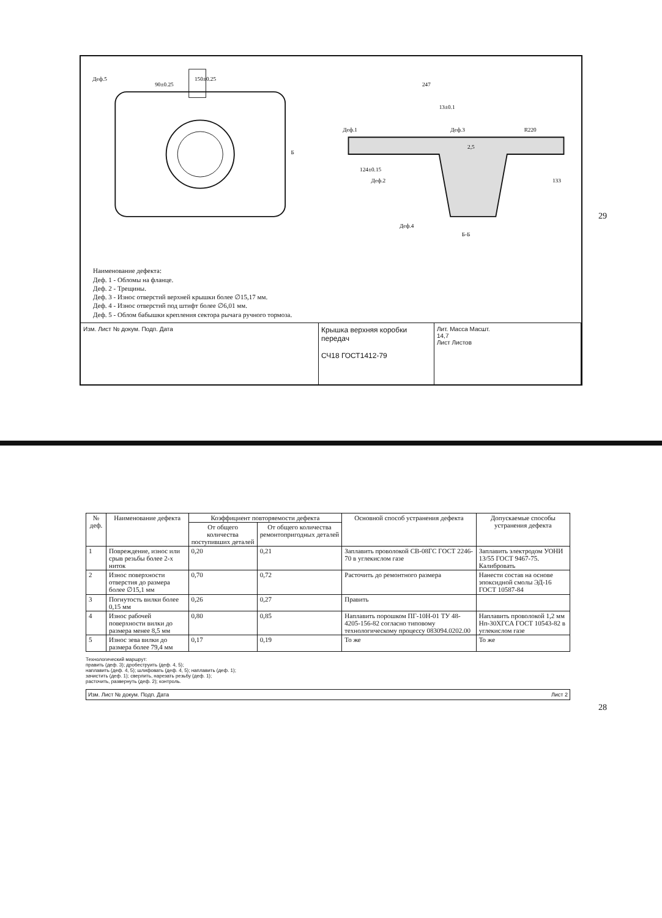150±0.25
90±0.25
Деф.5
Б
247
Деф.1
Деф.3
R220
Деф.2
Деф.4
124±0.15
133
2,5
13±0.1
Б-Б
Наименование дефекта:
Деф. 1 - Обломы на фланце.
Деф. 2 - Трещины.
Деф. 3 - Износ отверстий верхней крышки более ∅15,17 мм.
Деф. 4 - Износ отверстий под штифт более ∅6,01 мм.
Деф. 5 - Облом бабышки крепления сектора рычага ручного тормоза.
Изм. Лист № докум. Подп. Дата
Крышка верхняя коробки передач
СЧ18 ГОСТ1412-79
Лит. Масса Масшт.
14,7
Лист Листов
29
| № деф. | Наименование дефекта | Коэффициент повторяемости дефекта | | Основной способ устранения дефекта | Допускаемые способы устранения дефекта |
| --- | --- | --- | --- | --- | --- |
| | | От общего количества поступивших деталей | От общего количества ремонтопригодных деталей | | |
| 1 | Повреждение, износ или срыв резьбы более 2-х ниток | 0,20 | 0,21 | Заплавить проволокой СВ-08ГС ГОСТ 2246-70 в углекислом газе | Заплавить электродом УОНИ 13/55 ГОСТ 9467-75. Калибровать |
| 2 | Износ поверхности отверстия до размера более ∅15,1 мм | 0,70 | 0,72 | Расточить до ремонтного размера | Нанести состав на основе эпоксидной смолы ЭД-16 ГОСТ 10587-84 |
| 3 | Погнутость вилки более 0,15 мм | 0,26 | 0,27 | Править | |
| 4 | Износ рабочей поверхности вилки до размера менее 8,5 мм | 0,80 | 0,85 | Наплавить порошком ПГ-10Н-01 ТУ 48-4205-156-82 согласно типовому технологическому процессу 083094.0202.00 | Наплавить проволокой 1,2 мм Нп-30ХГСА ГОСТ 10543-82 в углекислом газе |
| 5 | Износ зева вилки до размера более 79,4 мм | 0,17 | 0,19 | То же | То же |
Технологический маршрут:
править (деф. 3); дробеструить (деф. 4, 5);
наплавить (деф. 4, 5); шлифовать (деф. 4, 5); наплавить (деф. 1);
зачистить (деф. 1); сверлить, нарезать резьбу (деф. 1);
расточить, развернуть (деф. 2); контроль.
Изм. Лист № докум. Подп. Дата Лист 2
28